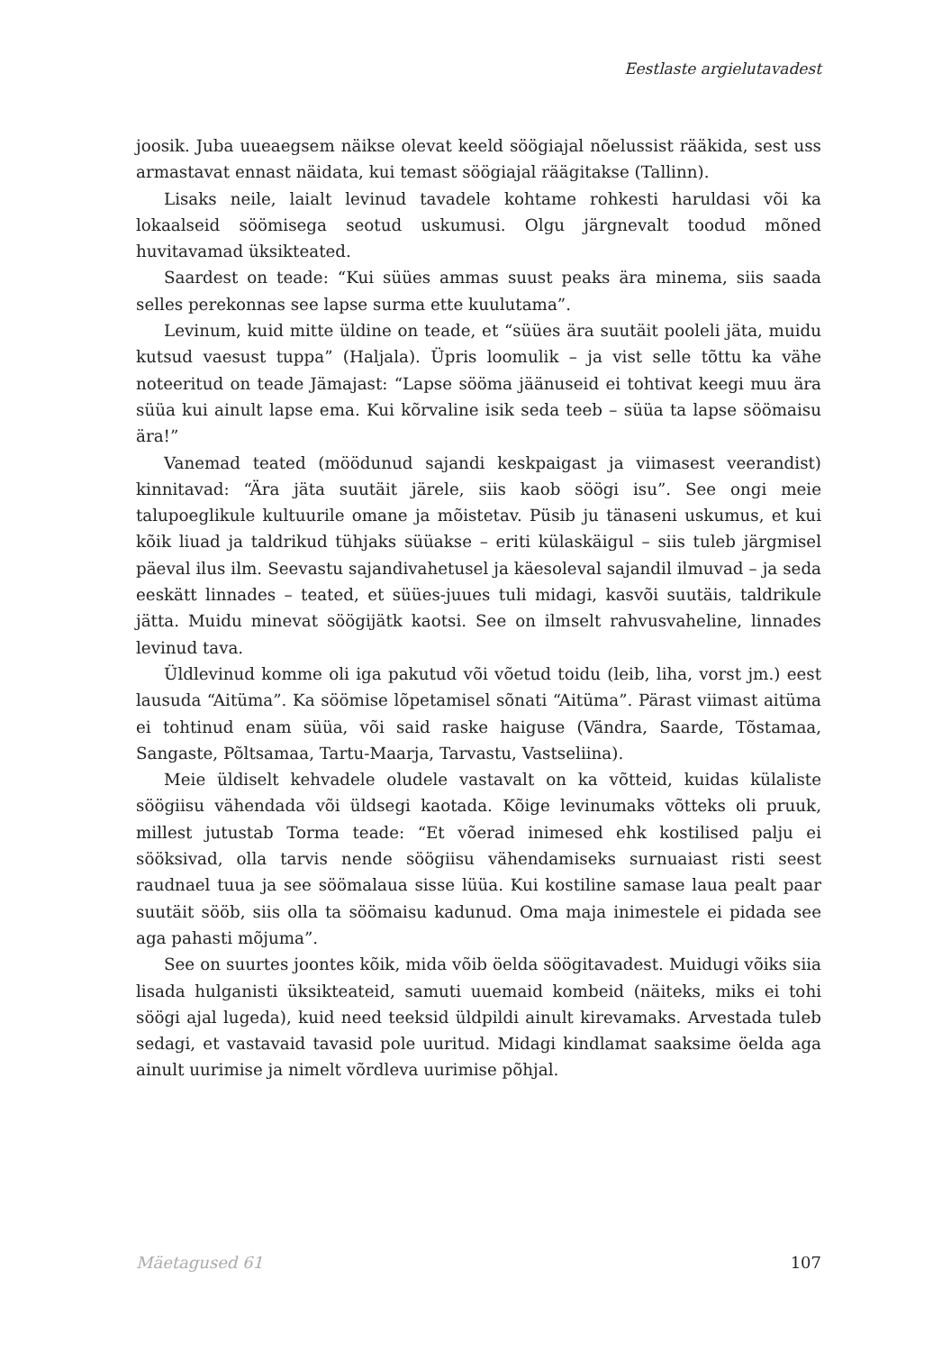Eestlaste argielutavadest
joosik. Juba uueaegsem näikse olevat keeld söögiajal nõelussist rääkida, sest uss armastavat ennast näidata, kui temast söögiajal räägitakse (Tallinn).
Lisaks neile, laialt levinud tavadele kohtame rohkesti haruldasi või ka lokaalseid söömisega seotud uskumusi. Olgu järgnevalt toodud mõned huvitavamad üksikteated.
Saardest on teade: “Kui süües ammas suust peaks ära minema, siis saada selles perekonnas see lapse surma ette kuulutama”.
Levinum, kuid mitte üldine on teade, et “süües ära suutäit pooleli jäta, muidu kutsud vaesust tuppa” (Haljala). Üpris loomulik – ja vist selle tõttu ka vähe noteeritud on teade Jämajast: “Lapse sööma jäänuseid ei tohtivat keegi muu ära süüa kui ainult lapse ema. Kui kõrvaline isik seda teeb – süüa ta lapse söömaisu ära!”
Vanemad teated (möödunud sajandi keskpaigast ja viimasest veerandist) kinnitavad: “Ära jäta suutäit järele, siis kaob söögi isu”. See ongi meie talupoeglikule kultuurile omane ja mõistetav. Püsib ju tänaseni uskumus, et kui kõik liuad ja taldrikud tühjaks süüakse – eriti külaskäigul – siis tuleb järgmisel päeval ilus ilm. Seevastu sajandivahetusel ja käesoleval sajandil ilmuvad – ja seda eeskätt linnades – teated, et süües-juues tuli midagi, kasvõi suutäis, taldrikule jätta. Muidu minevat söögijätk kaotsi. See on ilmselt rahvusvaheline, linnades levinud tava.
Üldlevinud komme oli iga pakutud või võetud toidu (leib, liha, vorst jm.) eest lausuda “Aitüma”. Ka söömise lõpetamisel sõnati “Aitüma”. Pärast viimast aitüma ei tohtinud enam süüa, või said raske haiguse (Vändra, Saarde, Tõstamaa, Sangaste, Põltsamaa, Tartu-Maarja, Tarvastu, Vastseliina).
Meie üldiselt kehvadele oludele vastavalt on ka võtteid, kuidas külaliste söögiisu vähendada või üldsegi kaotada. Kõige levinumaks võtteks oli pruuk, millest jutustab Torma teade: “Et võerad inimesed ehk kostilised palju ei sööksivad, olla tarvis nende söögiisu vähendamiseks surnuaiast risti seest raudnael tuua ja see söömalaua sisse lüüa. Kui kostiline samase laua pealt paar suutäit sööb, siis olla ta söömaisu kadunud. Oma maja inimestele ei pidada see aga pahasti mõjuma”.
See on suurtes joontes kõik, mida võib öelda söögitavadest. Muidugi võiks siia lisada hulganisti üksikteateid, samuti uuemaid kombeid (näiteks, miks ei tohi söögi ajal lugeda), kuid need teeksid üldpildi ainult kirevamaks. Arvestada tuleb sedagi, et vastavaid tavasid pole uuritud. Midagi kindlamat saaksime öelda aga ainult uurimise ja nimelt võrdleva uurimise põhjal.
Mäetagused 61 107